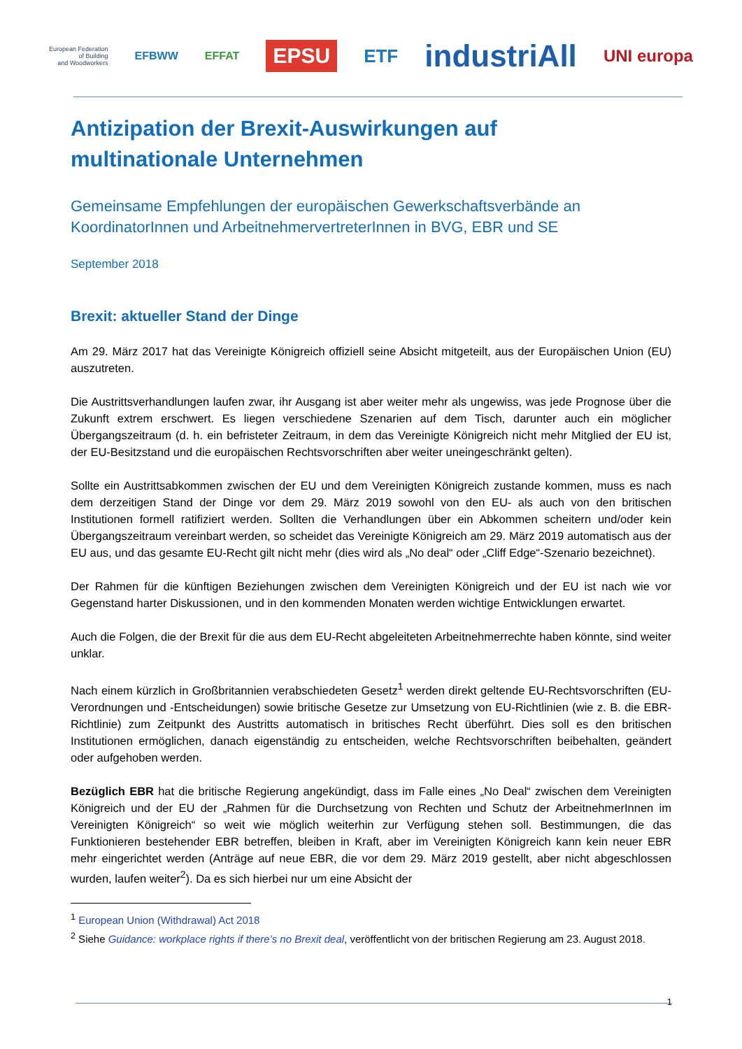European Federation
of Building
and Woodworkers EFBWW EFFAT EPSU ETF industriAll UNI europa
Antizipation der Brexit-Auswirkungen auf
multinationale Unternehmen
Gemeinsame Empfehlungen der europäischen Gewerkschaftsverbände an KoordinatorInnen und ArbeitnehmervertreterInnen in BVG, EBR und SE
September 2018
Brexit: aktueller Stand der Dinge
Am 29. März 2017 hat das Vereinigte Königreich offiziell seine Absicht mitgeteilt, aus der Europäischen Union (EU) auszutreten.
Die Austrittsverhandlungen laufen zwar, ihr Ausgang ist aber weiter mehr als ungewiss, was jede Prognose über die Zukunft extrem erschwert. Es liegen verschiedene Szenarien auf dem Tisch, darunter auch ein möglicher Übergangszeitraum (d. h. ein befristeter Zeitraum, in dem das Vereinigte Königreich nicht mehr Mitglied der EU ist, der EU-Besitzstand und die europäischen Rechtsvorschriften aber weiter uneingeschränkt gelten).
Sollte ein Austrittsabkommen zwischen der EU und dem Vereinigten Königreich zustande kommen, muss es nach dem derzeitigen Stand der Dinge vor dem 29. März 2019 sowohl von den EU- als auch von den britischen Institutionen formell ratifiziert werden. Sollten die Verhandlungen über ein Abkommen scheitern und/oder kein Übergangszeitraum vereinbart werden, so scheidet das Vereinigte Königreich am 29. März 2019 automatisch aus der EU aus, und das gesamte EU-Recht gilt nicht mehr (dies wird als „No deal“ oder „Cliff Edge“-Szenario bezeichnet).
Der Rahmen für die künftigen Beziehungen zwischen dem Vereinigten Königreich und der EU ist nach wie vor Gegenstand harter Diskussionen, und in den kommenden Monaten werden wichtige Entwicklungen erwartet.
Auch die Folgen, die der Brexit für die aus dem EU-Recht abgeleiteten Arbeitnehmerrechte haben könnte, sind weiter unklar.
Nach einem kürzlich in Großbritannien verabschiedeten Gesetz<sup>1</sup> werden direkt geltende EU-Rechtsvorschriften (EU-Verordnungen und -Entscheidungen) sowie britische Gesetze zur Umsetzung von EU-Richtlinien (wie z. B. die EBR-Richtlinie) zum Zeitpunkt des Austritts automatisch in britisches Recht überführt. Dies soll es den britischen Institutionen ermöglichen, danach eigenständig zu entscheiden, welche Rechtsvorschriften beibehalten, geändert oder aufgehoben werden.
Bezüglich EBR hat die britische Regierung angekündigt, dass im Falle eines „No Deal“ zwischen dem Vereinigten Königreich und der EU der „Rahmen für die Durchsetzung von Rechten und Schutz der ArbeitnehmerInnen im Vereinigten Königreich“ so weit wie möglich weiterhin zur Verfügung stehen soll. Bestimmungen, die das Funktionieren bestehender EBR betreffen, bleiben in Kraft, aber im Vereinigten Königreich kann kein neuer EBR mehr eingerichtet werden (Anträge auf neue EBR, die vor dem 29. März 2019 gestellt, aber nicht abgeschlossen wurden, laufen weiter<sup>2</sup>). Da es sich hierbei nur um eine Absicht der
<sup>1</sup> European Union (Withdrawal) Act 2018
<sup>2</sup> Siehe Guidance: workplace rights if there’s no Brexit deal, veröffentlicht von der britischen Regierung am 23. August 2018.
1